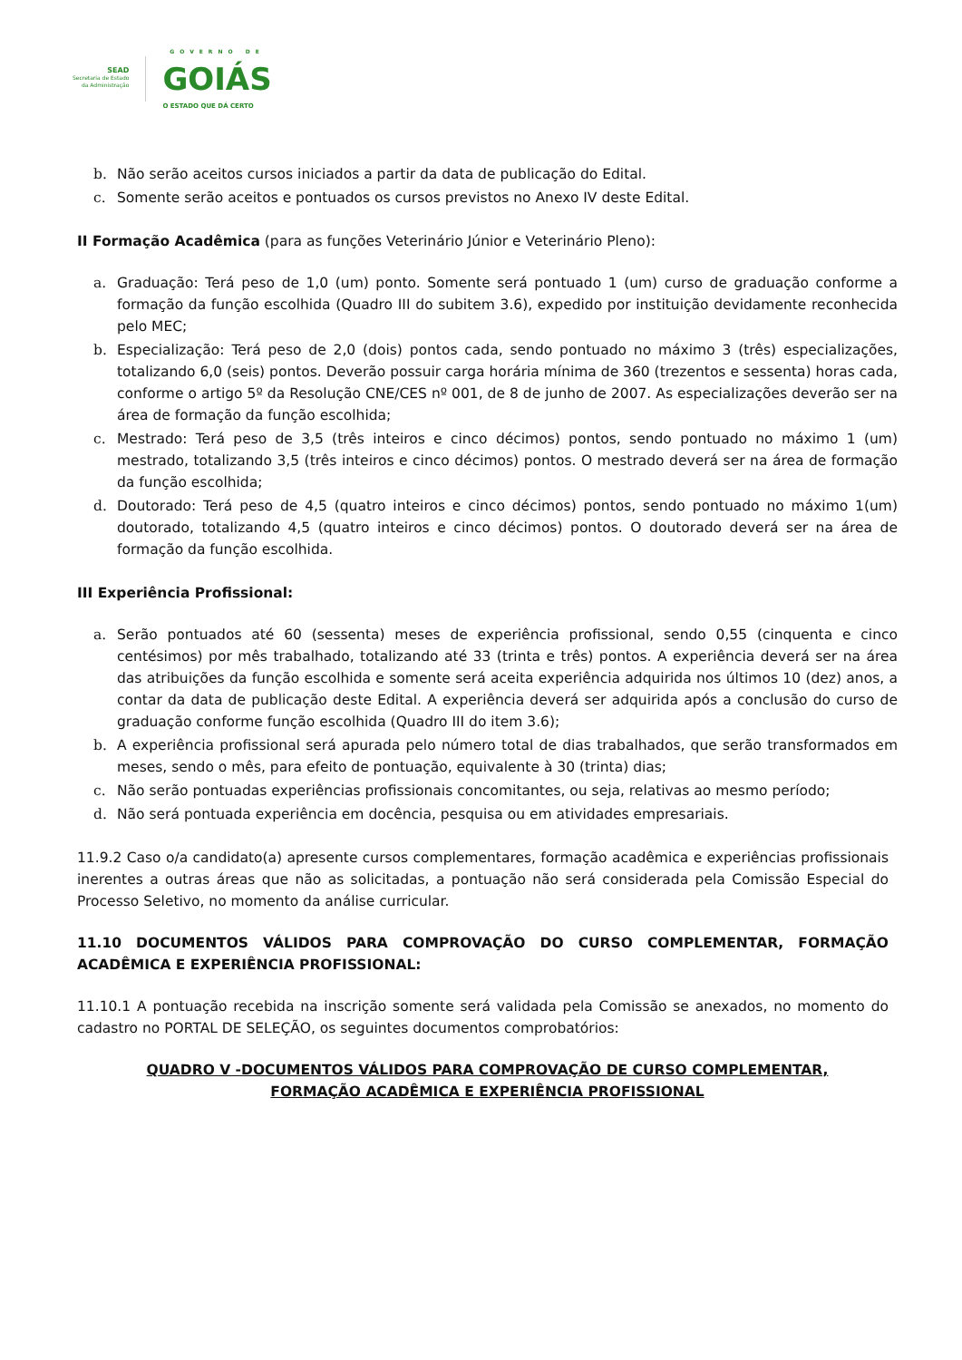SEAD
Secretaria de Estado
da Administração
GOVERNO DE
GOIÁS
O ESTADO QUE DÁ CERTO
b. Não serão aceitos cursos iniciados a partir da data de publicação do Edital.
c. Somente serão aceitos e pontuados os cursos previstos no Anexo IV deste Edital.
II Formação Acadêmica (para as funções Veterinário Júnior e Veterinário Pleno):
a. Graduação: Terá peso de 1,0 (um) ponto. Somente será pontuado 1 (um) curso de graduação conforme a formação da função escolhida (Quadro III do subitem 3.6), expedido por instituição devidamente reconhecida pelo MEC;
b. Especialização: Terá peso de 2,0 (dois) pontos cada, sendo pontuado no máximo 3 (três) especializações, totalizando 6,0 (seis) pontos. Deverão possuir carga horária mínima de 360 (trezentos e sessenta) horas cada, conforme o artigo 5º da Resolução CNE/CES nº 001, de 8 de junho de 2007. As especializações deverão ser na área de formação da função escolhida;
c. Mestrado: Terá peso de 3,5 (três inteiros e cinco décimos) pontos, sendo pontuado no máximo 1 (um) mestrado, totalizando 3,5 (três inteiros e cinco décimos) pontos. O mestrado deverá ser na área de formação da função escolhida;
d. Doutorado: Terá peso de 4,5 (quatro inteiros e cinco décimos) pontos, sendo pontuado no máximo 1(um) doutorado, totalizando 4,5 (quatro inteiros e cinco décimos) pontos. O doutorado deverá ser na área de formação da função escolhida.
III Experiência Profissional:
a. Serão pontuados até 60 (sessenta) meses de experiência profissional, sendo 0,55 (cinquenta e cinco centésimos) por mês trabalhado, totalizando até 33 (trinta e três) pontos. A experiência deverá ser na área das atribuições da função escolhida e somente será aceita experiência adquirida nos últimos 10 (dez) anos, a contar da data de publicação deste Edital. A experiência deverá ser adquirida após a conclusão do curso de graduação conforme função escolhida (Quadro III do item 3.6);
b. A experiência profissional será apurada pelo número total de dias trabalhados, que serão transformados em meses, sendo o mês, para efeito de pontuação, equivalente à 30 (trinta) dias;
c. Não serão pontuadas experiências profissionais concomitantes, ou seja, relativas ao mesmo período;
d. Não será pontuada experiência em docência, pesquisa ou em atividades empresariais.
11.9.2 Caso o/a candidato(a) apresente cursos complementares, formação acadêmica e experiências profissionais inerentes a outras áreas que não as solicitadas, a pontuação não será considerada pela Comissão Especial do Processo Seletivo, no momento da análise curricular.
11.10 DOCUMENTOS VÁLIDOS PARA COMPROVAÇÃO DO CURSO COMPLEMENTAR, FORMAÇÃO ACADÊMICA E EXPERIÊNCIA PROFISSIONAL:
11.10.1 A pontuação recebida na inscrição somente será validada pela Comissão se anexados, no momento do cadastro no PORTAL DE SELEÇÃO, os seguintes documentos comprobatórios:
QUADRO V -DOCUMENTOS VÁLIDOS PARA COMPROVAÇÃO DE CURSO COMPLEMENTAR,
FORMAÇÃO ACADÊMICA E EXPERIÊNCIA PROFISSIONAL